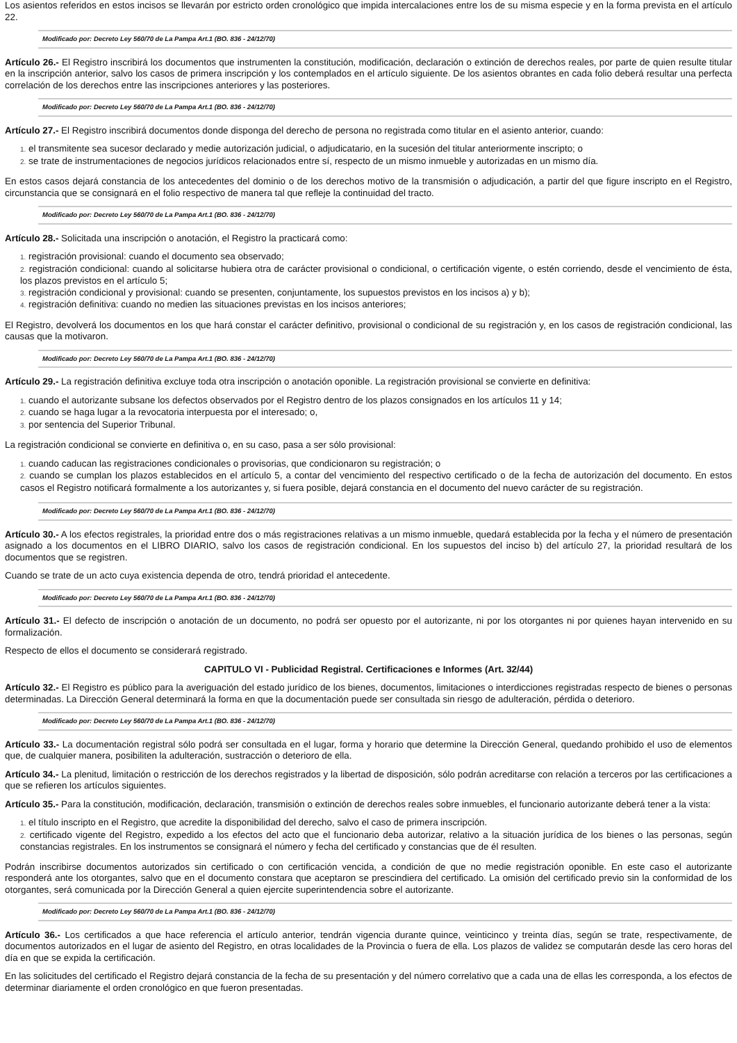Los asientos referidos en estos incisos se llevarán por estricto orden cronológico que impida intercalaciones entre los de su misma especie y en la forma prevista en el artículo 22.
Modificado por: Decreto Ley 560/70 de La Pampa Art.1 (BO. 836 - 24/12/70)
Artículo 26.- El Registro inscribirá los documentos que instrumenten la constitución, modificación, declaración o extinción de derechos reales, por parte de quien resulte titular en la inscripción anterior, salvo los casos de primera inscripción y los contemplados en el artículo siguiente. De los asientos obrantes en cada folio deberá resultar una perfecta correlación de los derechos entre las inscripciones anteriores y las posteriores.
Modificado por: Decreto Ley 560/70 de La Pampa Art.1 (BO. 836 - 24/12/70)
Artículo 27.- El Registro inscribirá documentos donde disponga del derecho de persona no registrada como titular en el asiento anterior, cuando:
1. el transmitente sea sucesor declarado y medie autorización judicial, o adjudicatario, en la sucesión del titular anteriormente inscripto; o
2. se trate de instrumentaciones de negocios jurídicos relacionados entre sí, respecto de un mismo inmueble y autorizadas en un mismo día.
En estos casos dejará constancia de los antecedentes del dominio o de los derechos motivo de la transmisión o adjudicación, a partir del que figure inscripto en el Registro, circunstancia que se consignará en el folio respectivo de manera tal que refleje la continuidad del tracto.
Modificado por: Decreto Ley 560/70 de La Pampa Art.1 (BO. 836 - 24/12/70)
Artículo 28.- Solicitada una inscripción o anotación, el Registro la practicará como:
1. registración provisional: cuando el documento sea observado;
2. registración condicional: cuando al solicitarse hubiera otra de carácter provisional o condicional, o certificación vigente, o estén corriendo, desde el vencimiento de ésta, los plazos previstos en el artículo 5;
3. registración condicional y provisional: cuando se presenten, conjuntamente, los supuestos previstos en los incisos a) y b);
4. registración definitiva: cuando no medien las situaciones previstas en los incisos anteriores;
El Registro, devolverá los documentos en los que hará constar el carácter definitivo, provisional o condicional de su registración y, en los casos de registración condicional, las causas que la motivaron.
Modificado por: Decreto Ley 560/70 de La Pampa Art.1 (BO. 836 - 24/12/70)
Artículo 29.- La registración definitiva excluye toda otra inscripción o anotación oponible. La registración provisional se convierte en definitiva:
1. cuando el autorizante subsane los defectos observados por el Registro dentro de los plazos consignados en los artículos 11 y 14;
2. cuando se haga lugar a la revocatoria interpuesta por el interesado; o,
3. por sentencia del Superior Tribunal.
La registración condicional se convierte en definitiva o, en su caso, pasa a ser sólo provisional:
1. cuando caducan las registraciones condicionales o provisorias, que condicionaron su registración; o
2. cuando se cumplan los plazos establecidos en el artículo 5, a contar del vencimiento del respectivo certificado o de la fecha de autorización del documento. En estos casos el Registro notificará formalmente a los autorizantes y, si fuera posible, dejará constancia en el documento del nuevo carácter de su registración.
Modificado por: Decreto Ley 560/70 de La Pampa Art.1 (BO. 836 - 24/12/70)
Artículo 30.- A los efectos registrales, la prioridad entre dos o más registraciones relativas a un mismo inmueble, quedará establecida por la fecha y el número de presentación asignado a los documentos en el LIBRO DIARIO, salvo los casos de registración condicional. En los supuestos del inciso b) del artículo 27, la prioridad resultará de los documentos que se registren.
Cuando se trate de un acto cuya existencia dependa de otro, tendrá prioridad el antecedente.
Modificado por: Decreto Ley 560/70 de La Pampa Art.1 (BO. 836 - 24/12/70)
Artículo 31.- El defecto de inscripción o anotación de un documento, no podrá ser opuesto por el autorizante, ni por los otorgantes ni por quienes hayan intervenido en su formalización.
Respecto de ellos el documento se considerará registrado.
CAPITULO VI - Publicidad Registral. Certificaciones e Informes (Art. 32/44)
Artículo 32.- El Registro es público para la averiguación del estado jurídico de los bienes, documentos, limitaciones o interdicciones registradas respecto de bienes o personas determinadas. La Dirección General determinará la forma en que la documentación puede ser consultada sin riesgo de adulteración, pérdida o deterioro.
Modificado por: Decreto Ley 560/70 de La Pampa Art.1 (BO. 836 - 24/12/70)
Artículo 33.- La documentación registral sólo podrá ser consultada en el lugar, forma y horario que determine la Dirección General, quedando prohibido el uso de elementos que, de cualquier manera, posibiliten la adulteración, sustracción o deterioro de ella.
Artículo 34.- La plenitud, limitación o restricción de los derechos registrados y la libertad de disposición, sólo podrán acreditarse con relación a terceros por las certificaciones a que se refieren los artículos siguientes.
Artículo 35.- Para la constitución, modificación, declaración, transmisión o extinción de derechos reales sobre inmuebles, el funcionario autorizante deberá tener a la vista:
1. el título inscripto en el Registro, que acredite la disponibilidad del derecho, salvo el caso de primera inscripción.
2. certificado vigente del Registro, expedido a los efectos del acto que el funcionario deba autorizar, relativo a la situación jurídica de los bienes o las personas, según constancias registrales. En los instrumentos se consignará el número y fecha del certificado y constancias que de él resulten.
Podrán inscribirse documentos autorizados sin certificado o con certificación vencida, a condición de que no medie registración oponible. En este caso el autorizante responderá ante los otorgantes, salvo que en el documento constara que aceptaron se prescindiera del certificado. La omisión del certificado previo sin la conformidad de los otorgantes, será comunicada por la Dirección General a quien ejercite superintendencia sobre el autorizante.
Modificado por: Decreto Ley 560/70 de La Pampa Art.1 (BO. 836 - 24/12/70)
Artículo 36.- Los certificados a que hace referencia el artículo anterior, tendrán vigencia durante quince, veinticinco y treinta días, según se trate, respectivamente, de documentos autorizados en el lugar de asiento del Registro, en otras localidades de la Provincia o fuera de ella. Los plazos de validez se computarán desde las cero horas del día en que se expida la certificación.
En las solicitudes del certificado el Registro dejará constancia de la fecha de su presentación y del número correlativo que a cada una de ellas les corresponda, a los efectos de determinar diariamente el orden cronológico en que fueron presentadas.